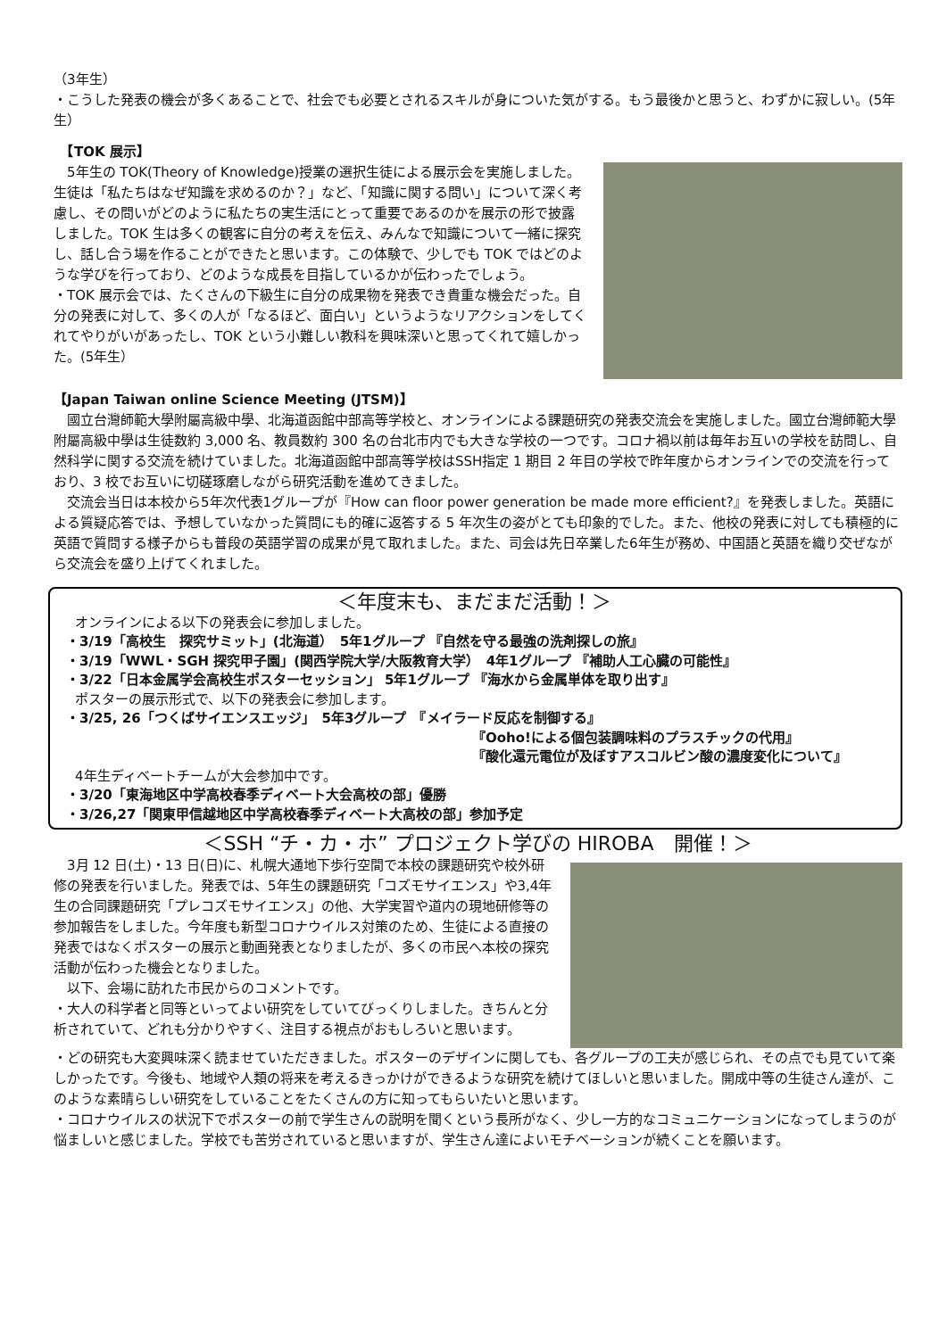（3年生）
・こうした発表の機会が多くあることで、社会でも必要とされるスキルが身についた気がする。もう最後かと思うと、わずかに寂しい。(5年生）
　【TOK 展示】
　5年生の TOK(Theory of Knowledge)授業の選択生徒による展示会を実施しました。生徒は「私たちはなぜ知識を求めるのか？」など、「知識に関する問い」について深く考慮し、その問いがどのように私たちの実生活にとって重要であるのかを展示の形で披露しました。TOK 生は多くの観客に自分の考えを伝え、みんなで知識について一緒に探究し、話し合う場を作ることができたと思います。この体験で、少しでも TOK ではどのような学びを行っており、どのような成長を目指しているかが伝わったでしょう。
・TOK 展示会では、たくさんの下級生に自分の成果物を発表でき貴重な機会だった。自分の発表に対して、多くの人が「なるほど、面白い」というようなリアクションをしてくれてやりがいがあったし、TOK という小難しい教科を興味深いと思ってくれて嬉しかった。(5年生）
【Japan Taiwan online Science Meeting (JTSM)】
　國立台灣師範大學附屬高級中學、北海道函館中部高等学校と、オンラインによる課題研究の発表交流会を実施しました。國立台灣師範大學附屬高級中學は生徒数約 3,000 名、教員数約 300 名の台北市内でも大きな学校の一つです。コロナ禍以前は毎年お互いの学校を訪問し、自然科学に関する交流を続けていました。北海道函館中部高等学校はSSH指定 1 期目 2 年目の学校で昨年度からオンラインでの交流を行っており、3 校でお互いに切磋琢磨しながら研究活動を進めてきました。
　交流会当日は本校から5年次代表1グループが『How can floor power generation be made more efficient?』を発表しました。英語による質疑応答では、予想していなかった質問にも的確に返答する 5 年次生の姿がとても印象的でした。また、他校の発表に対しても積極的に英語で質問する様子からも普段の英語学習の成果が見て取れました。また、司会は先日卒業した6年生が務め、中国語と英語を織り交ぜながら交流会を盛り上げてくれました。
＜年度末も、まだまだ活動！＞
オンラインによる以下の発表会に参加しました。
・3/19「高校生　探究サミット」(北海道）　5年1グループ 『自然を守る最強の洗剤探しの旅』
・3/19「WWL・SGH 探究甲子園」(関西学院大学/大阪教育大学）　4年1グループ 『補助人工心臓の可能性』
・3/22「日本金属学会高校生ポスターセッション」 5年1グループ 『海水から金属単体を取り出す』
ポスターの展示形式で、以下の発表会に参加します。
・3/25, 26「つくばサイエンスエッジ」　5年3グループ　『メイラード反応を制御する』
『Ooho!による個包装調味料のプラスチックの代用』
『酸化還元電位が及ぼすアスコルビン酸の濃度変化について』
4年生ディベートチームが大会参加中です。
・3/20「東海地区中学高校春季ディベート大会高校の部」優勝
・3/26,27「関東甲信越地区中学高校春季ディベート大高校の部」参加予定
＜SSH “チ・カ・ホ” プロジェクト学びの HIROBA　開催！＞
　3月 12 日(土)・13 日(日)に、札幌大通地下歩行空間で本校の課題研究や校外研修の発表を行いました。発表では、5年生の課題研究「コズモサイエンス」や3,4年生の合同課題研究「プレコズモサイエンス」の他、大学実習や道内の現地研修等の参加報告をしました。今年度も新型コロナウイルス対策のため、生徒による直接の発表ではなくポスターの展示と動画発表となりましたが、多くの市民へ本校の探究活動が伝わった機会となりました。
　以下、会場に訪れた市民からのコメントです。
・大人の科学者と同等といってよい研究をしていてびっくりしました。きちんと分析されていて、どれも分かりやすく、注目する視点がおもしろいと思います。
・どの研究も大変興味深く読ませていただきました。ポスターのデザインに関しても、各グループの工夫が感じられ、その点でも見ていて楽しかったです。今後も、地域や人類の将来を考えるきっかけができるような研究を続けてほしいと思いました。開成中等の生徒さん達が、このような素晴らしい研究をしていることをたくさんの方に知ってもらいたいと思います。
・コロナウイルスの状況下でポスターの前で学生さんの説明を聞くという長所がなく、少し一方的なコミュニケーションになってしまうのが悩ましいと感じました。学校でも苦労されていると思いますが、学生さん達によいモチベーションが続くことを願います。